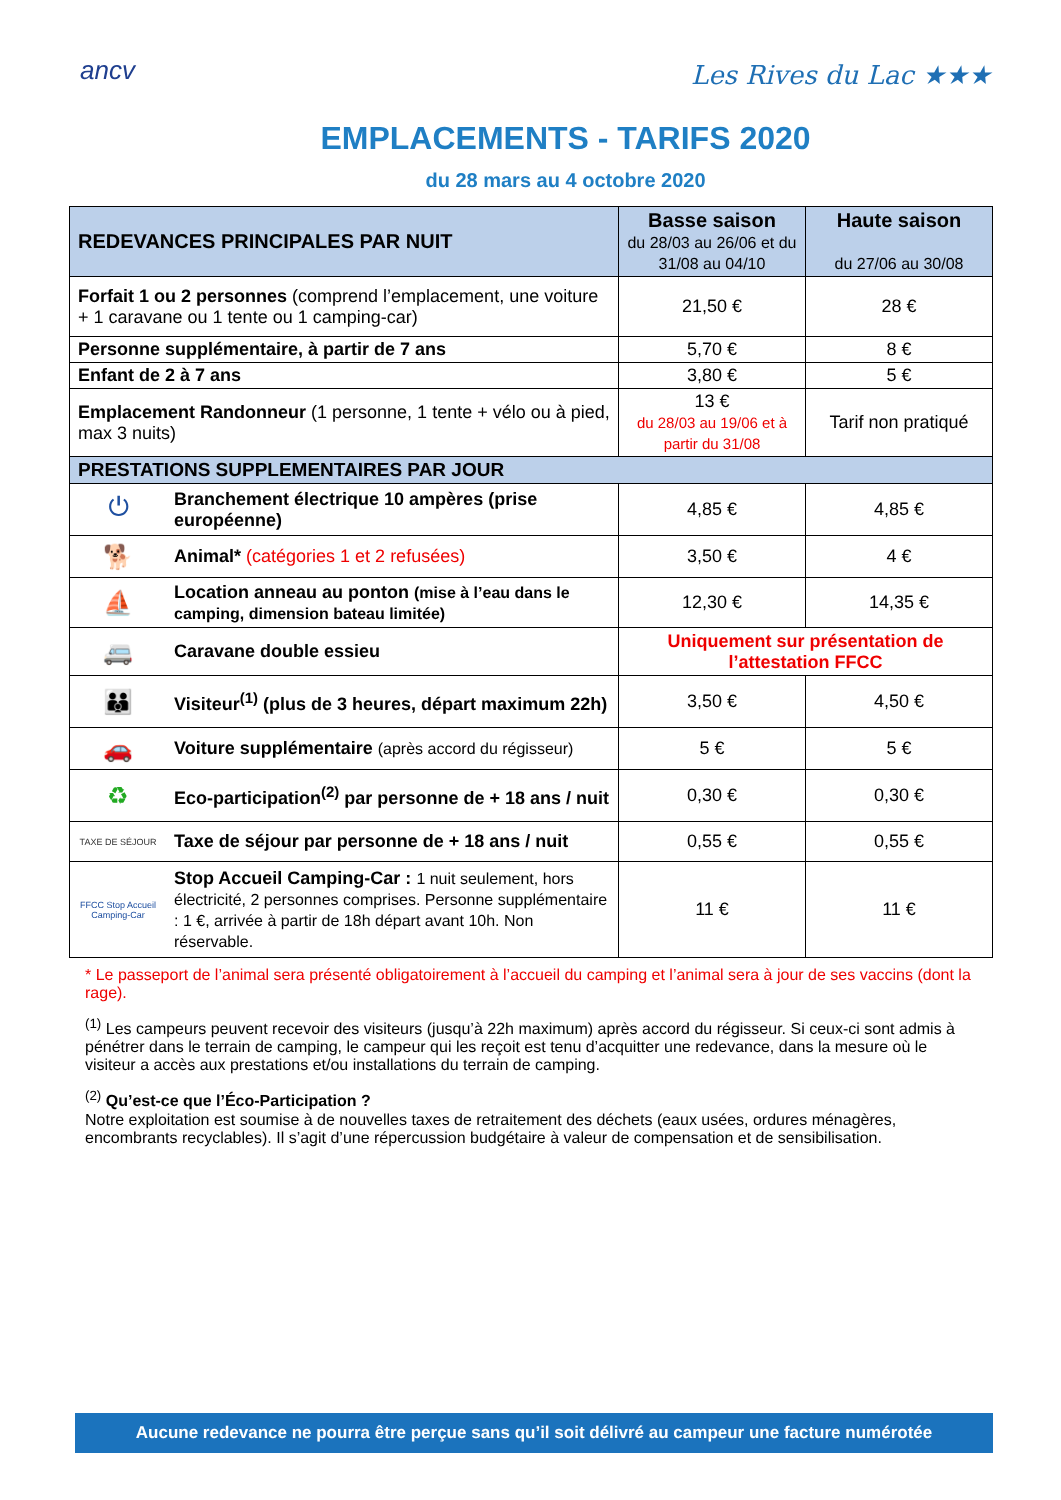ancv Les Rives du Lac ★★★
EMPLACEMENTS - TARIFS 2020
du 28 mars au 4 octobre 2020
| REDEVANCES PRINCIPALES PAR NUIT | | Basse saison du 28/03 au 26/06 et du 31/08 au 04/10 | Haute saison du 27/06 au 30/08 |
| --- | --- | --- | --- |
| Forfait 1 ou 2 personnes (comprend l’emplacement, une voiture + 1 caravane ou 1 tente ou 1 camping-car) | | 21,50 € | 28 € |
| Personne supplémentaire, à partir de 7 ans | | 5,70 € | 8 € |
| Enfant de 2 à 7 ans | | 3,80 € | 5 € |
| Emplacement Randonneur (1 personne, 1 tente + vélo ou à pied, max 3 nuits) | | 13 € du 28/03 au 19/06 et à partir du 31/08 | Tarif non pratiqué |
| PRESTATIONS SUPPLEMENTAIRES PAR JOUR | | | |
| ⏻ | Branchement électrique 10 ampères (prise européenne) | 4,85 € | 4,85 € |
| 🐕 | Animal* (catégories 1 et 2 refusées) | 3,50 € | 4 € |
| ⛵ | Location anneau au ponton (mise à l’eau dans le camping, dimension bateau limitée) | 12,30 € | 14,35 € |
| 🚐 | Caravane double essieu | Uniquement sur présentation de l’attestation FFCC | |
| 👪 | Visiteur<sup>(1)</sup> (plus de 3 heures, départ maximum 22h) | 3,50 € | 4,50 € |
| 🚗 | Voiture supplémentaire (après accord du régisseur) | 5 € | 5 € |
| ♻ | Eco-participation<sup>(2)</sup> par personne de + 18 ans / nuit | 0,30 € | 0,30 € |
| TAXE DE SÉJOUR | Taxe de séjour par personne de + 18 ans / nuit | 0,55 € | 0,55 € |
| FFCC Stop Accueil Camping-Car | Stop Accueil Camping-Car : 1 nuit seulement, hors électricité, 2 personnes comprises. Personne supplémentaire : 1 €, arrivée à partir de 18h départ avant 10h. Non réservable. | 11 € | 11 € |
* Le passeport de l’animal sera présenté obligatoirement à l’accueil du camping et l’animal sera à jour de ses vaccins (dont la rage).
<sup>(1)</sup> Les campeurs peuvent recevoir des visiteurs (jusqu’à 22h maximum) après accord du régisseur. Si ceux-ci sont admis à pénétrer dans le terrain de camping, le campeur qui les reçoit est tenu d’acquitter une redevance, dans la mesure où le visiteur a accès aux prestations et/ou installations du terrain de camping.
<sup>(2)</sup> Qu’est-ce que l’Éco-Participation ?
Notre exploitation est soumise à de nouvelles taxes de retraitement des déchets (eaux usées, ordures ménagères, encombrants recyclables). Il s’agit d’une répercussion budgétaire à valeur de compensation et de sensibilisation.
Aucune redevance ne pourra être perçue sans qu’il soit délivré au campeur une facture numérotée